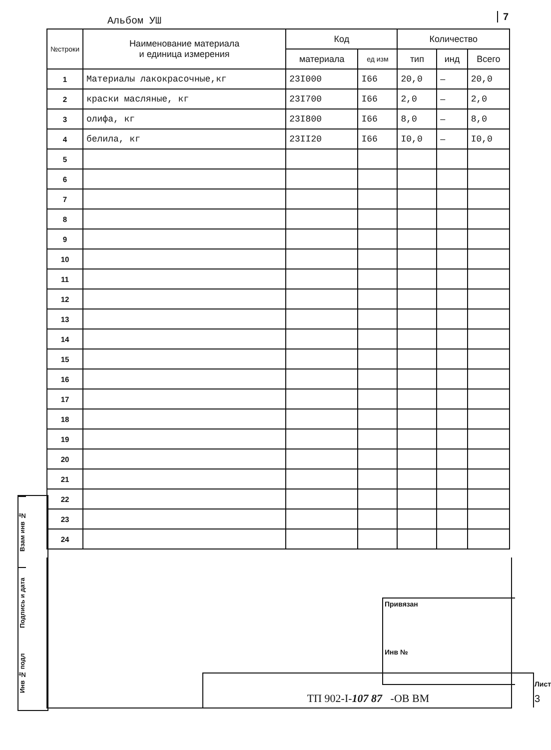Альбом УШ 7
| №строки | Наименование материала и единица измерения | Код | | Количество | | |
| --- | --- | --- | --- | --- | --- | --- |
| | | материала | ед изм | тип | инд | Всего |
| 1 | Материалы лакокрасочные,кг | 23I000 | I66 | 20,0 | – | 20,0 |
| 2 | краски масляные, кг | 23I700 | I66 | 2,0 | – | 2,0 |
| 3 | олифа, кг | 23I800 | I66 | 8,0 | – | 8,0 |
| 4 | белила, кг | 23II20 | I66 | I0,0 | – | I0,0 |
| 5 | | | | | | |
| 6 | | | | | | |
| 7 | | | | | | |
| 8 | | | | | | |
| 9 | | | | | | |
| 10 | | | | | | |
| 11 | | | | | | |
| 12 | | | | | | |
| 13 | | | | | | |
| 14 | | | | | | |
| 15 | | | | | | |
| 16 | | | | | | |
| 17 | | | | | | |
| 18 | | | | | | |
| 19 | | | | | | |
| 20 | | | | | | |
| 21 | | | | | | |
| 22 | | | | | | |
| 23 | | | | | | |
| 24 | | | | | | |
Привязан
Инв №
ТП 902-I-107 87 -ОВ ВМ Лист
3
Взам инв №
Подпись и дата
Инв № подл